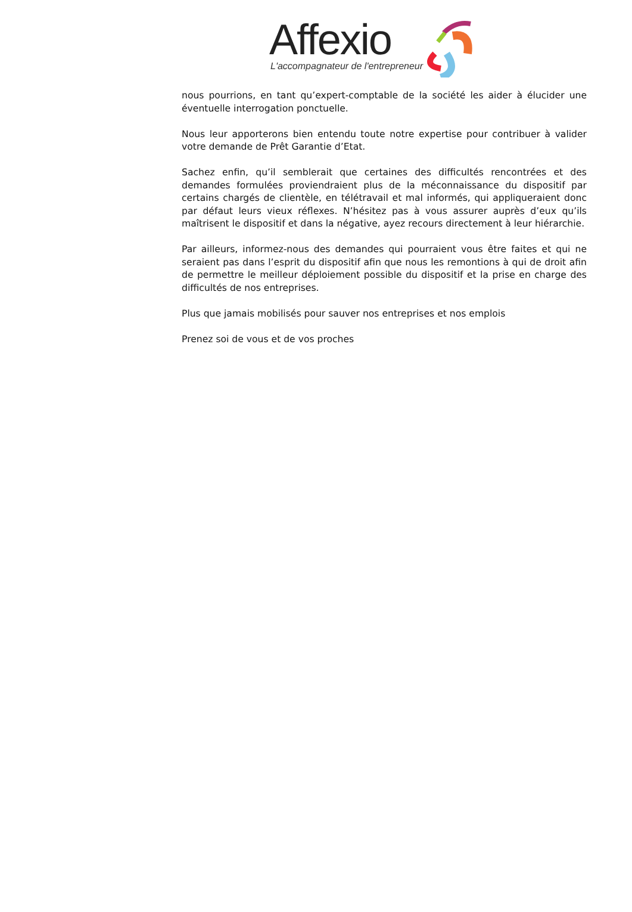Affexio
L'accompagnateur de l'entrepreneur
nous pourrions, en tant qu’expert-comptable de la société les aider à élucider une éventuelle interrogation ponctuelle.
Nous leur apporterons bien entendu toute notre expertise pour contribuer à valider votre demande de Prêt Garantie d’Etat.
Sachez enfin, qu’il semblerait que certaines des difficultés rencontrées et des demandes formulées proviendraient plus de la méconnaissance du dispositif par certains chargés de clientèle, en télétravail et mal informés, qui appliqueraient donc par défaut leurs vieux réflexes. N’hésitez pas à vous assurer auprès d’eux qu’ils maîtrisent le dispositif et dans la négative, ayez recours directement à leur hiérarchie.
Par ailleurs, informez-nous des demandes qui pourraient vous être faites et qui ne seraient pas dans l’esprit du dispositif afin que nous les remontions à qui de droit afin de permettre le meilleur déploiement possible du dispositif et la prise en charge des difficultés de nos entreprises.
Plus que jamais mobilisés pour sauver nos entreprises et nos emplois
Prenez soi de vous et de vos proches